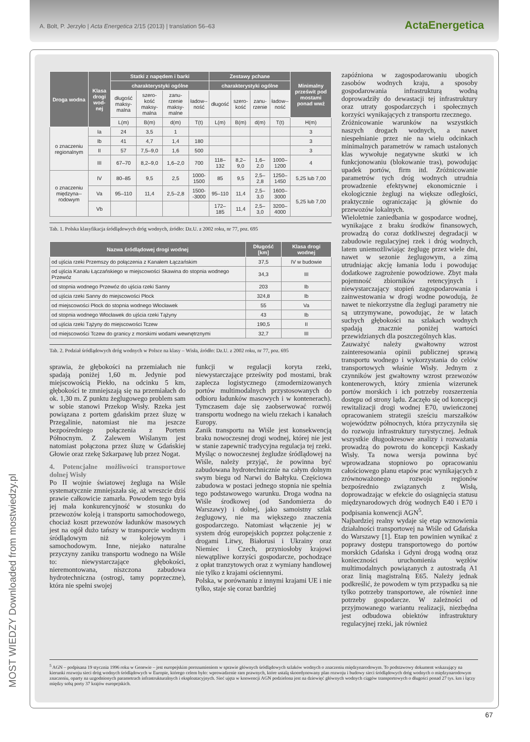A. Bolt, P. Jerzyło | Acta Energetica 2/15 (2013) | translation 56–63
ActaEnergetica
MOST WIEDZY Downloaded from mostwiedzy.pl
| Droga wodna | Klasa drogi wod-nej | Statki z napędem i barki | | | | Zestawy pchane | | | | Minimalny prześwit pod mostami ponad wwż |
| --- | --- | --- | --- | --- | --- | --- | --- | --- | --- | --- |
| | | charakterystyki ogólne | | | | charakterystyki ogólne | | | | |
| | | długość maksy-malna | szero-kość maksy-malna | zanu-rzenie maksy-malne | ładow--ność | długość | szero-kość | zanu-rzenie | ładow--ność | |
| | | L(m) | B(m) | d(m) | T(t) | L(m) | B(m) | d(m) | T(t) | H(m) |
| o znaczeniu regionalnym | Ia | 24 | 3,5 | 1 | | | | | | 3 |
| | Ib | 41 | 4,7 | 1,4 | 180 | | | | | 3 |
| | II | 57 | 7,5–9,0 | 1,6 | 500 | | | | | 3 |
| | III | 67–70 | 8,2–9,0 | 1,6–2,0 | 700 | 118–132 | 8,2–9,0 | 1,6–2,0 | 1000–1200 | 4 |
| o znaczeniu międzyna--rodowym | IV | 80–85 | 9,5 | 2,5 | 1000-1500 | 85 | 9,5 | 2,5–2,8 | 1250–1450 | 5,25 lub 7,00 |
| | Va | 95–110 | 11,4 | 2,5–2,8 | 1500--3000 | 95–110 | 11,4 | 2,5–3,0 | 1600–3000 | 5,25 lub 7,00 |
| | Vb | | | | | 172–185 | 11,4 | 2,5–3,0 | 3200–4000 | |
Tab. 1. Polska klasyfikacja śródlądowych dróg wodnych, źródło: Dz.U. z 2002 roku, nr 77, poz. 695
| Nazwa śródlądowej drogi wodnej | Długość [km] | Klasa drogi wodnej |
| --- | --- | --- |
| od ujścia rzeki Przemszy do połączenia z Kanałem Łączańskim | 37,5 | IV w budowie |
| od ujścia Kanału Łączańskiego w miejscowości Skawina do stopnia wodnego Przewóz | 34,3 | III |
| od stopnia wodnego Przewóz do ujścia rzeki Sanny | 203 | Ib |
| od ujścia rzeki Sanny do miejscowości Płock | 324,8 | Ib |
| od miejscowości Płock do stopnia wodnego Włocławek | 55 | Va |
| od stopnia wodnego Włocławek do ujścia rzeki Tążyny | 43 | Ib |
| od ujścia rzeki Tążyny do miejscowości Tczew | 190,5 | II |
| od miejscowości Tczew do granicy z morskimi wodami wewnętrznymi | 32,7 | III |
Tab. 2. Podział śródlądowych dróg wodnych w Polsce na klasy – Wisła, źródło: Dz.U. z 2002 roku, nr 77, poz. 695
sprawia, że głębokości na przemiałach nie spadają poniżej 1,60 m. Jedynie pod miejscowością Piekło, na odcinku 5 km, głębokości te zmniejszają się na przemiałach do ok. 1,30 m. Z punktu żeglugowego problem sam w sobie stanowi Przekop Wisły. Rzeka jest powiązana z portem gdańskim przez śluzę w Przegalinie, natomiast nie ma jeszcze bezpośredniego połączenia z Portem Północnym. Z Zalewem Wiślanym jest natomiast połączona przez śluzę w Gdańskiej Głowie oraz rzekę Szkarpawę lub przez Nogat.
4. Potencjalne możliwości transportowe dolnej Wisły
Po II wojnie światowej żegluga na Wiśle systematycznie zmniejszała się, aż wreszcie dziś prawie całkowicie zamarła. Powodem tego była jej mała konkurencyjność w stosunku do przewozów koleją i transportu samochodowego, chociaż koszt przewozów ładunków masowych jest na ogół dużo tańszy w transporcie wodnym śródlądowym niż w kolejowym i samochodowym. Inne, niejako naturalne przyczyny zaniku transportu wodnego na Wiśle to: niewystarczające głębokości, nieremontowana, niszczona zabudowa hydrotechniczna (ostrogi, tamy poprzeczne), która nie spełni swojej
funkcji w regulacji koryta rzeki, niewystarczające prześwity pod mostami, brak zaplecza logistycznego (zmodernizowanych portów multimodalnych przystosowanych do odbioru ładunków masowych i w kontenerach). Tymczasem daje się zaobserwować rozwój transportu wodnego na wielu rzekach i kanałach Europy.
Zanik transportu na Wiśle jest konsekwencją braku nowoczesnej drogi wodnej, której nie jest w stanie zapewnić tradycyjna regulacja tej rzeki. Myśląc o nowoczesnej żegludze śródlądowej na Wiśle, należy przyjąć, że powinna być zabudowana hydrotechnicznie na całym dolnym swym biegu od Narwi do Bałtyku. Częściowa zabudowa w postaci jednego stopnia nie spełnia tego podstawowego warunku. Droga wodna na Wiśle środkowej (od Sandomierza do Warszawy) i dolnej, jako samoistny szlak żeglugowy, nie ma większego znaczenia gospodarczego. Natomiast włączenie jej w system dróg europejskich poprzez połączenie z drogami Litwy, Białorusi i Ukrainy oraz Niemiec i Czech, przyniosłoby krajowi niewątpliwe korzyści gospodarcze, pochodzące z opłat tranzytowych oraz z wymiany handlowej nie tylko z krajami ościennymi.
Polska, w porównaniu z innymi krajami UE i nie tylko, staje się coraz bardziej
zapóźniona w zagospodarowaniu ubogich zasobów wodnych kraju, a sposoby gospodarowania infrastrukturą wodną doprowadziły do dewastacji tej infrastruktury oraz utraty gospodarczych i społecznych korzyści wynikających z transportu rzecznego.
Zróżnicowanie warunków na wszystkich naszych drogach wodnych, a nawet niespełnianie przez nie na wielu odcinkach minimalnych parametrów w ramach ustalonych klas wywołuje negatywne skutki w ich funkcjonowaniu (blokowanie tras), powodując upadek portów, firm itd. Zróżnicowanie parametrów tych dróg wodnych utrudnia prowadzenie efektywnej ekonomicznie i ekologicznie żeglugi na większe odległości, praktycznie ograniczając ją głównie do przewozów lokalnych.
Wieloletnie zaniedbania w gospodarce wodnej, wynikające z braku środków finansowych, prowadzą do coraz dotkliwszej degradacji w zabudowie regulacyjnej rzek i dróg wodnych, latem uniemożliwiając żeglugę przez wiele dni, nawet w sezonie żeglugowym, a zimą utrudniając akcję łamania lodu i powodując dodatkowe zagrożenie powodziowe. Zbyt mała pojemność zbiorników retencyjnych i niewystarczający stopień zagospodarowania i zainwestowania w drogi wodne powodują, że nawet te niekorzystne dla żeglugi parametry nie są utrzymywane, powodując, że w latach suchych głębokości na szlakach wodnych spadają znacznie poniżej wartości przewidzianych dla poszczególnych klas.
Zauważyć należy gwałtowny wzrost zainteresowania opinii publicznej sprawą transportu wodnego i wykorzystania do celów transportowych właśnie Wisły. Jednym z czynników jest gwałtowny wzrost przewozów kontenerowych, który zmienia wizerunek portów morskich i ich potrzeby rozszerzenia dostępu od strony lądu. Zaczęło się od koncepcji rewitalizacji drogi wodnej E70, uwieńczonej opracowaniem strategii sześciu marszałków województw północnych, która przyczyniła się do rozwoju infrastruktury turystycznej. Jednak wszystkie długookresowe analizy i rozważania prowadzą do powrotu do koncepcji Kaskady Wisły. Ta nowa wersja powinna być wprowadzana stopniowo po opracowaniu całościowego planu etapów prac wynikających z zrównoważonego rozwoju regionów bezpośrednio związanych z Wisłą, doprowadzając w efekcie do osiągnięcia statusu międzynarodowych dróg wodnych E40 i E70 i podpisania konwencji AGN<sup>5</sup>.
Najbardziej realny wydaje się etap wznowienia działalności transportowej na Wiśle od Gdańska do Warszawy [1]. Etap ten powinien wynikać z poprawy dostępu transportowego do portów morskich Gdańska i Gdyni drogą wodną oraz konieczności uruchomienia węzłów multimodalnych powiązanych z autostradą A1 oraz linią magistralną E65. Należy jednak podkreślić, że powodem w tym przypadku są nie tylko potrzeby transportowe, ale również inne potrzeby gospodarcze. W zależności od przyjmowanego wariantu realizacji, niezbędna jest odbudowa obiektów infrastruktury regulacyjnej rzeki, jak również
<sup>5</sup> AGN – podpisana 19 stycznia 1996 roku w Genewie – jest europejskim porozumieniem w sprawie głównych śródlądowych szlaków wodnych o znaczeniu międzynarodowym. To podstawowy dokument wskazujący na kierunki rozwoju sieci dróg wodnych śródlądowych w Europie, którego celem było: wprowadzenie ram prawnych, które ustalą skoordynowany plan rozwoju i budowy sieci śródlądowych dróg wodnych o międzynarodowym znaczeniu, oparty na uzgodnionych parametrach infrastrukturalnych i eksploatacyjnych. Sieć ujęta w konwencji AGN podzielona jest na dziewięć głównych wodnych ciągów transportowych o długości ponad 27 tys. km i łączy między sobą porty 37 krajów europejskich.
67